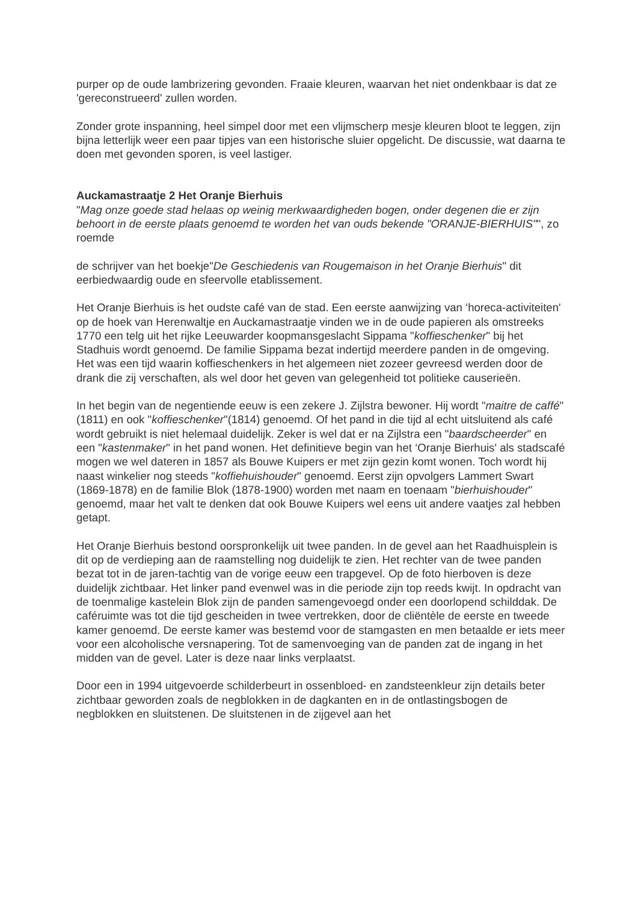purper op de oude lambrizering gevonden. Fraaie kleuren, waarvan het niet ondenkbaar is dat ze 'gereconstrueerd' zullen worden.
Zonder grote inspanning, heel simpel door met een vlijmscherp mesje kleuren bloot te leggen, zijn bijna letterlijk weer een paar tipjes van een historische sluier opgelicht. De discussie, wat daarna te doen met gevonden sporen, is veel lastiger.
Auckamastraatje 2 Het Oranje Bierhuis
"Mag onze goede stad helaas op weinig merkwaardigheden bogen, onder degenen die er zijn behoort in de eerste plaats genoemd te worden het van ouds bekende "ORANJE-BIERHUIS"", zo roemde
de schrijver van het boekje"De Geschiedenis van Rougemaison in het Oranje Bierhuis" dit eerbiedwaardig oude en sfeervolle etablissement.
Het Oranje Bierhuis is het oudste café van de stad. Een eerste aanwijzing van ‘horeca-activiteiten' op de hoek van Herenwaltje en Auckamastraatje vinden we in de oude papieren als omstreeks 1770 een telg uit het rijke Leeuwarder koopmansgeslacht Sippama "koffieschenker" bij het Stadhuis wordt genoemd. De familie Sippama bezat indertijd meerdere panden in de omgeving. Het was een tijd waarin koffieschenkers in het algemeen niet zozeer gevreesd werden door de drank die zij verschaften, als wel door het geven van gelegenheid tot politieke causerieën.
In het begin van de negentiende eeuw is een zekere J. Zijlstra bewoner. Hij wordt "maitre de caffé" (1811) en ook "koffieschenker"(1814) genoemd. Of het pand in die tijd al echt uitsluitend als café wordt gebruikt is niet helemaal duidelijk. Zeker is wel dat er na Zijlstra een "baardscheerder" en een "kastenmaker" in het pand wonen. Het definitieve begin van het ‘Oranje Bierhuis' als stadscafé mogen we wel dateren in 1857 als Bouwe Kuipers er met zijn gezin komt wonen. Toch wordt hij naast winkelier nog steeds "koffiehuishouder" genoemd. Eerst zijn opvolgers Lammert Swart (1869-1878) en de familie Blok (1878-1900) worden met naam en toenaam "bierhuishouder" genoemd, maar het valt te denken dat ook Bouwe Kuipers wel eens uit andere vaatjes zal hebben getapt.
Het Oranje Bierhuis bestond oorspronkelijk uit twee panden. In de gevel aan het Raadhuisplein is dit op de verdieping aan de raamstelling nog duidelijk te zien. Het rechter van de twee panden bezat tot in de jaren-tachtig van de vorige eeuw een trapgevel. Op de foto hierboven is deze duidelijk zichtbaar. Het linker pand evenwel was in die periode zijn top reeds kwijt. In opdracht van de toenmalige kastelein Blok zijn de panden samengevoegd onder een doorlopend schilddak. De caféruimte was tot die tijd gescheiden in twee vertrekken, door de cliëntèle de eerste en tweede kamer genoemd. De eerste kamer was bestemd voor de stamgasten en men betaalde er iets meer voor een alcoholische versnapering. Tot de samenvoeging van de panden zat de ingang in het midden van de gevel. Later is deze naar links verplaatst.
Door een in 1994 uitgevoerde schilderbeurt in ossenbloed- en zandsteenkleur zijn details beter zichtbaar geworden zoals de negblokken in de dagkanten en in de ontlastingsbogen de negblokken en sluitstenen. De sluitstenen in de zijgevel aan het